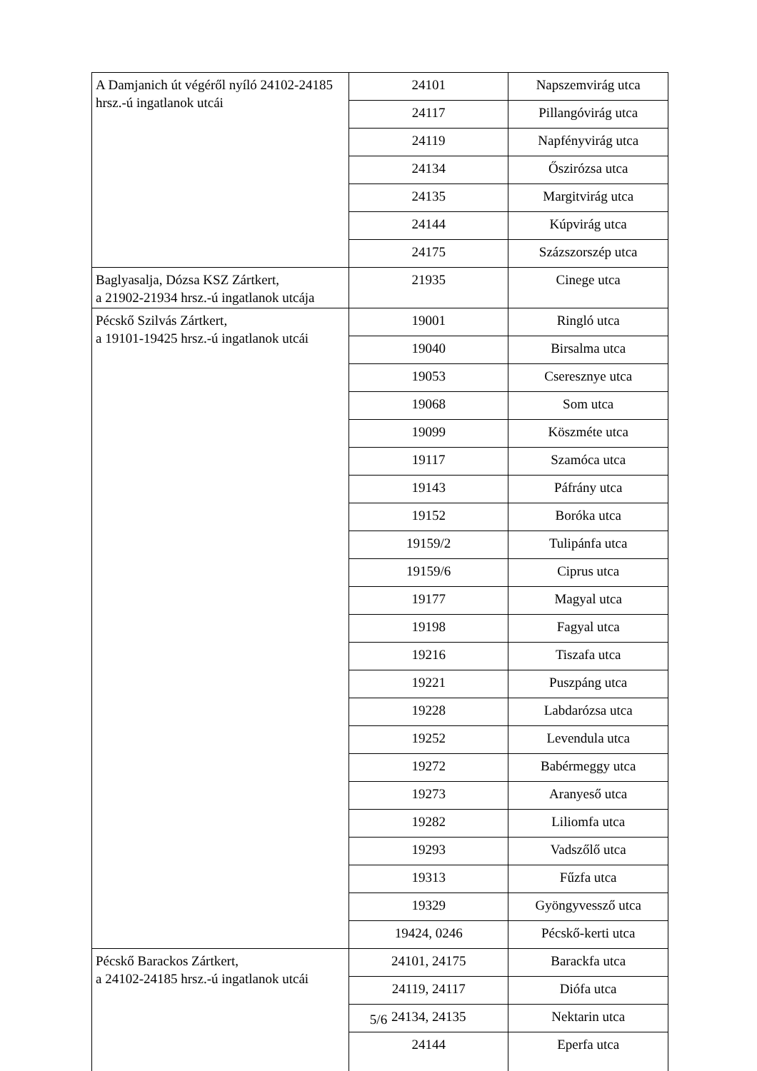| A Damjanich út végéről nyíló 24102-24185 hrsz.-ú ingatlanok utcái | 24101 | Napszemvirág utca |
| | 24117 | Pillangóvirág utca |
| | 24119 | Napfényvirág utca |
| | 24134 | Őszirózsa utca |
| | 24135 | Margitvirág utca |
| | 24144 | Kúpvirág utca |
| | 24175 | Százszorszép utca |
| Baglyasalja, Dózsa KSZ Zártkert, a 21902-21934 hrsz.-ú ingatlanok utcája | 21935 | Cinege utca |
| Pécskő Szilvás Zártkert, a 19101-19425 hrsz.-ú ingatlanok utcái | 19001 | Ringló utca |
| | 19040 | Birsalma utca |
| | 19053 | Cseresznye utca |
| | 19068 | Som utca |
| | 19099 | Köszméte utca |
| | 19117 | Szamóca utca |
| | 19143 | Páfrány utca |
| | 19152 | Boróka utca |
| | 19159/2 | Tulipánfa utca |
| | 19159/6 | Ciprus utca |
| | 19177 | Magyal utca |
| | 19198 | Fagyal utca |
| | 19216 | Tiszafa utca |
| | 19221 | Puszpáng utca |
| | 19228 | Labdarózsa utca |
| | 19252 | Levendula utca |
| | 19272 | Babérmeggy utca |
| | 19273 | Aranyeső utca |
| | 19282 | Liliomfa utca |
| | 19293 | Vadszőlő utca |
| | 19313 | Fűzfa utca |
| | 19329 | Gyöngyvessző utca |
| | 19424, 0246 | Pécskő-kerti utca |
| Pécskő Barackos Zártkert, a 24102-24185 hrsz.-ú ingatlanok utcái | 24101, 24175 | Barackfa utca |
| | 24119, 24117 | Diófa utca |
| | 24134, 24135 | Nektarin utca |
| | 24144 | Eperfa utca |
5/6